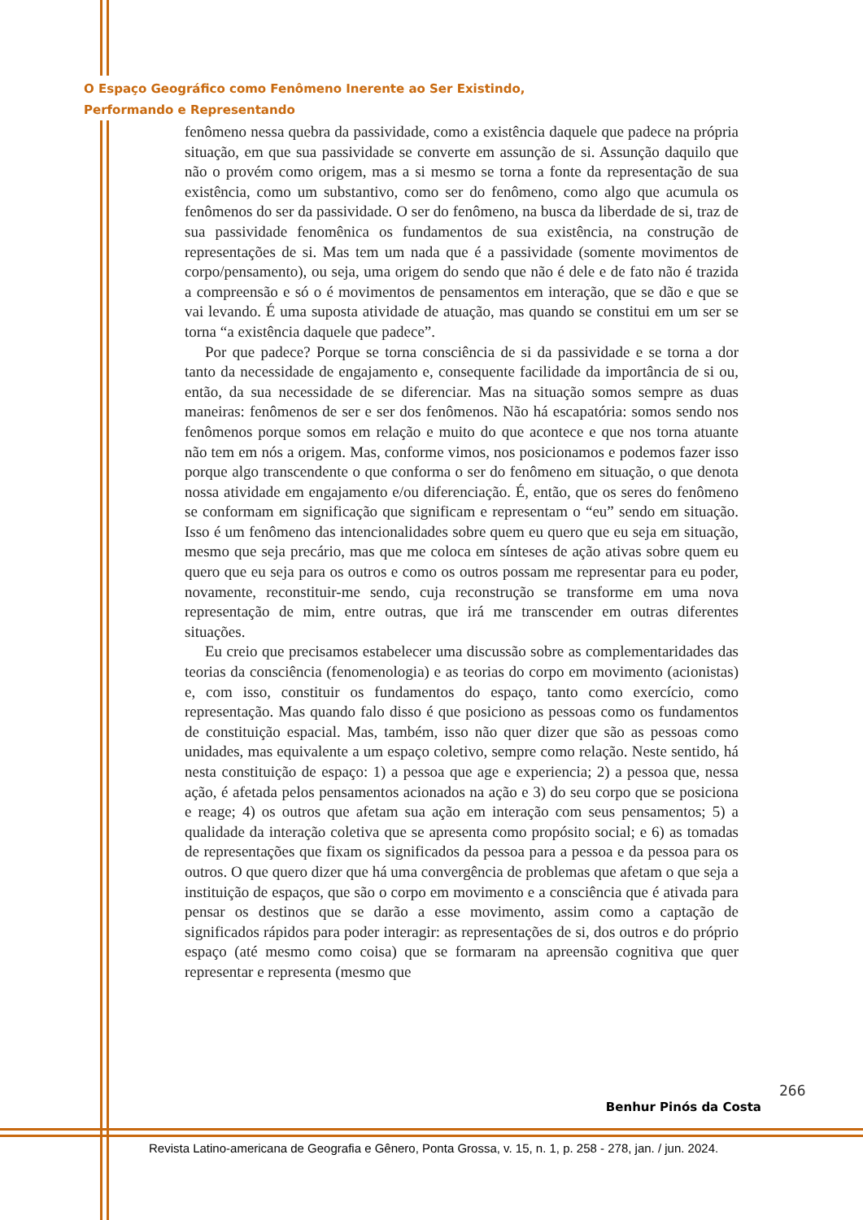O Espaço Geográfico como Fenômeno Inerente ao Ser Existindo,
Performando e Representando
fenômeno nessa quebra da passividade, como a existência daquele que padece na própria situação, em que sua passividade se converte em assunção de si. Assunção daquilo que não o provém como origem, mas a si mesmo se torna a fonte da representação de sua existência, como um substantivo, como ser do fenômeno, como algo que acumula os fenômenos do ser da passividade. O ser do fenômeno, na busca da liberdade de si, traz de sua passividade fenomênica os fundamentos de sua existência, na construção de representações de si. Mas tem um nada que é a passividade (somente movimentos de corpo/pensamento), ou seja, uma origem do sendo que não é dele e de fato não é trazida a compreensão e só o é movimentos de pensamentos em interação, que se dão e que se vai levando. É uma suposta atividade de atuação, mas quando se constitui em um ser se torna “a existência daquele que padece”.
Por que padece? Porque se torna consciência de si da passividade e se torna a dor tanto da necessidade de engajamento e, consequente facilidade da importância de si ou, então, da sua necessidade de se diferenciar. Mas na situação somos sempre as duas maneiras: fenômenos de ser e ser dos fenômenos. Não há escapatória: somos sendo nos fenômenos porque somos em relação e muito do que acontece e que nos torna atuante não tem em nós a origem. Mas, conforme vimos, nos posicionamos e podemos fazer isso porque algo transcendente o que conforma o ser do fenômeno em situação, o que denota nossa atividade em engajamento e/ou diferenciação. É, então, que os seres do fenômeno se conformam em significação que significam e representam o “eu” sendo em situação. Isso é um fenômeno das intencionalidades sobre quem eu quero que eu seja em situação, mesmo que seja precário, mas que me coloca em sínteses de ação ativas sobre quem eu quero que eu seja para os outros e como os outros possam me representar para eu poder, novamente, reconstituir-me sendo, cuja reconstrução se transforme em uma nova representação de mim, entre outras, que irá me transcender em outras diferentes situações.
Eu creio que precisamos estabelecer uma discussão sobre as complementaridades das teorias da consciência (fenomenologia) e as teorias do corpo em movimento (acionistas) e, com isso, constituir os fundamentos do espaço, tanto como exercício, como representação. Mas quando falo disso é que posiciono as pessoas como os fundamentos de constituição espacial. Mas, também, isso não quer dizer que são as pessoas como unidades, mas equivalente a um espaço coletivo, sempre como relação. Neste sentido, há nesta constituição de espaço: 1) a pessoa que age e experiencia; 2) a pessoa que, nessa ação, é afetada pelos pensamentos acionados na ação e 3) do seu corpo que se posiciona e reage; 4) os outros que afetam sua ação em interação com seus pensamentos; 5) a qualidade da interação coletiva que se apresenta como propósito social; e 6) as tomadas de representações que fixam os significados da pessoa para a pessoa e da pessoa para os outros. O que quero dizer que há uma convergência de problemas que afetam o que seja a instituição de espaços, que são o corpo em movimento e a consciência que é ativada para pensar os destinos que se darão a esse movimento, assim como a captação de significados rápidos para poder interagir: as representações de si, dos outros e do próprio espaço (até mesmo como coisa) que se formaram na apreensão cognitiva que quer representar e representa (mesmo que
266
Benhur Pinós da Costa
Revista Latino-americana de Geografia e Gênero, Ponta Grossa, v. 15, n. 1, p. 258 - 278, jan. / jun. 2024.